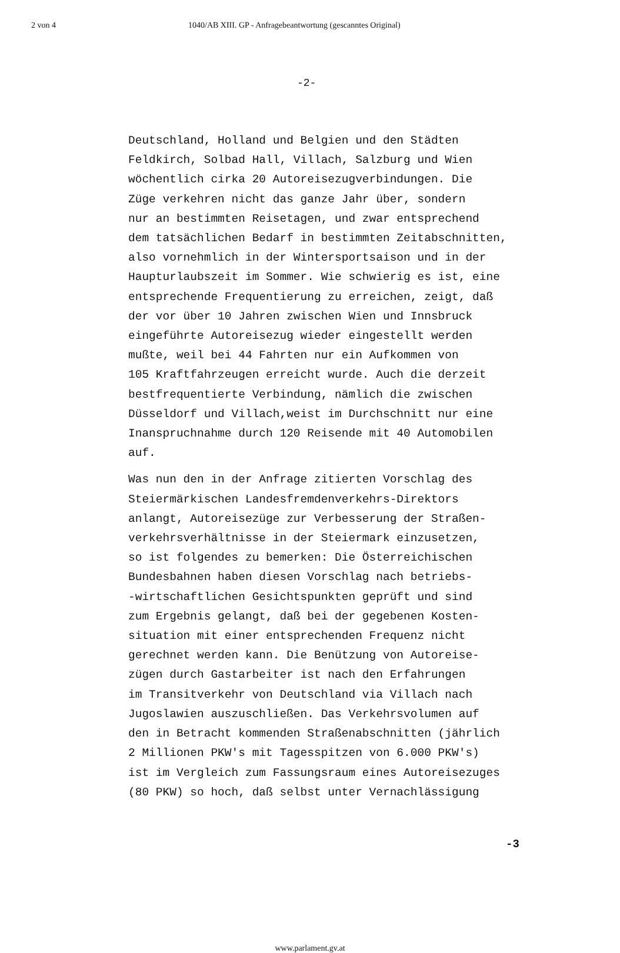2 von 4 1040/AB XIII. GP - Anfragebeantwortung (gescanntes Original)
-2-
Deutschland, Holland und Belgien und den Städten Feldkirch, Solbad Hall, Villach, Salzburg und Wien wöchentlich cirka 20 Autoreisezugverbindungen. Die Züge verkehren nicht das ganze Jahr über, sondern nur an bestimmten Reisetagen, und zwar entsprechend dem tatsächlichen Bedarf in bestimmten Zeitabschnitten, also vornehmlich in der Wintersportsaison und in der Haupturlaubszeit im Sommer. Wie schwierig es ist, eine entsprechende Frequentierung zu erreichen, zeigt, daß der vor über 10 Jahren zwischen Wien und Innsbruck eingeführte Autoreisezug wieder eingestellt werden mußte, weil bei 44 Fahrten nur ein Aufkommen von 105 Kraftfahrzeugen erreicht wurde. Auch die derzeit bestfrequentierte Verbindung, nämlich die zwischen Düsseldorf und Villach,weist im Durchschnitt nur eine Inanspruchnahme durch 120 Reisende mit 40 Automobilen auf.
Was nun den in der Anfrage zitierten Vorschlag des Steiermärkischen Landesfremdenverkehrs-Direktors anlangt, Autoreisezüge zur Verbesserung der Straßen- verkehrsverhältnisse in der Steiermark einzusetzen, so ist folgendes zu bemerken: Die Österreichischen Bundesbahnen haben diesen Vorschlag nach betriebs- -wirtschaftlichen Gesichtspunkten geprüft und sind zum Ergebnis gelangt, daß bei der gegebenen Kosten- situation mit einer entsprechenden Frequenz nicht gerechnet werden kann. Die Benützung von Autoreise- zügen durch Gastarbeiter ist nach den Erfahrungen im Transitverkehr von Deutschland via Villach nach Jugoslawien auszuschließen. Das Verkehrsvolumen auf den in Betracht kommenden Straßenabschnitten (jährlich 2 Millionen PKW's mit Tagesspitzen von 6.000 PKW's) ist im Vergleich zum Fassungsraum eines Autoreisezuges (80 PKW) so hoch, daß selbst unter Vernachlässigung
-3
www.parlament.gv.at